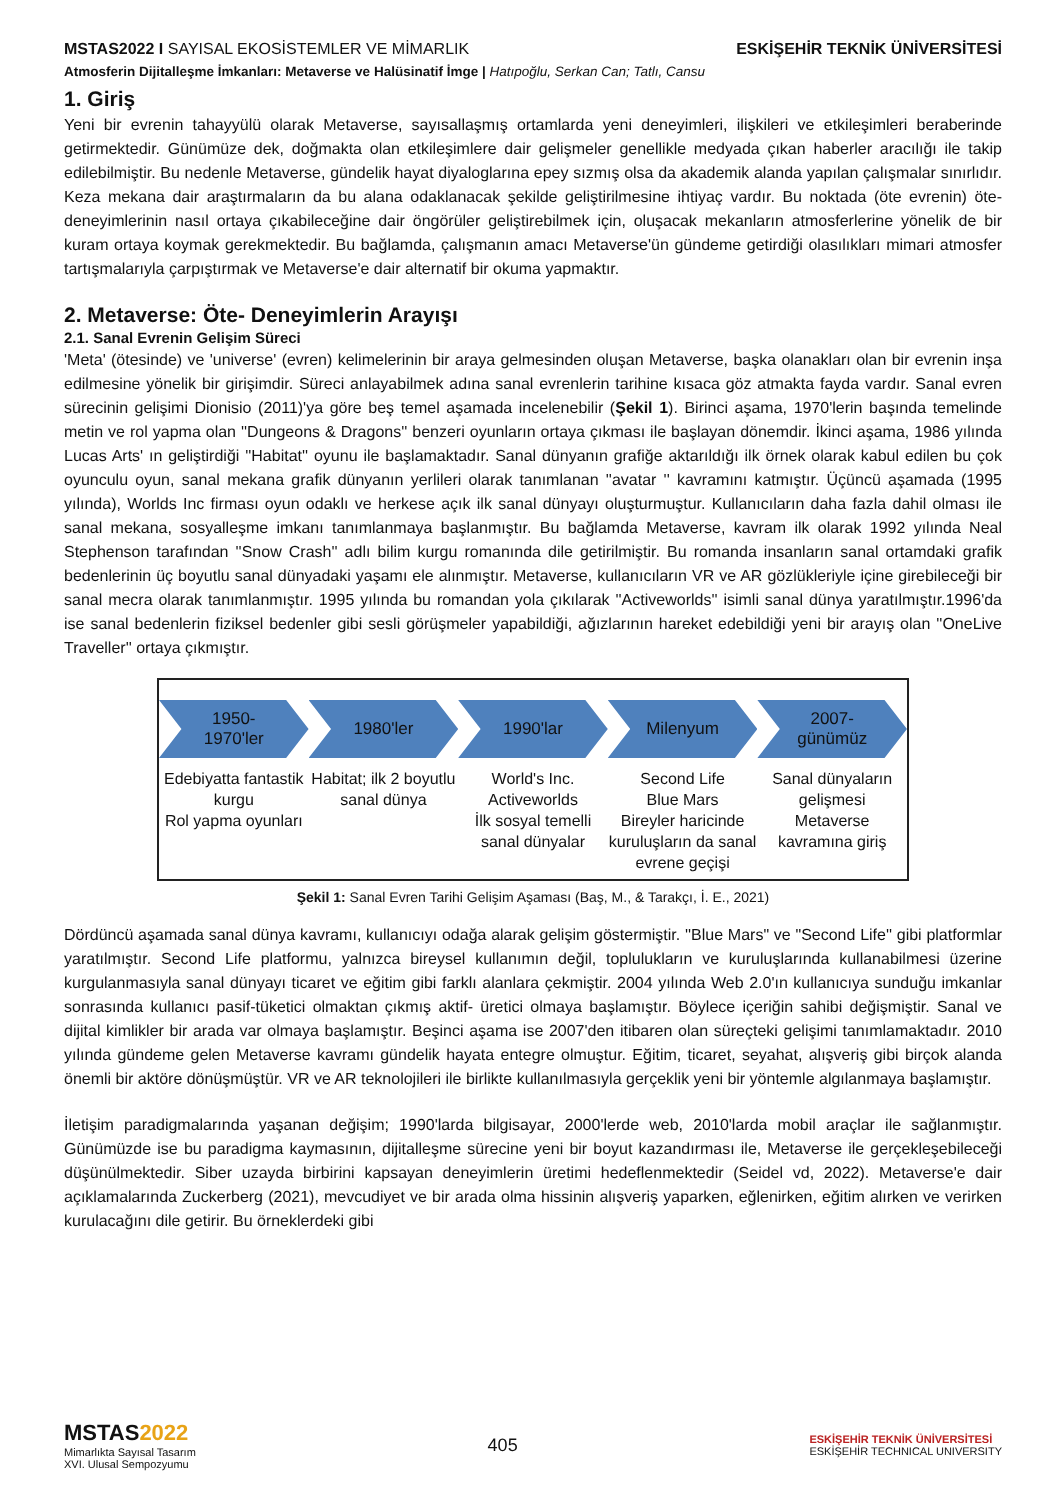MSTAS2022 I SAYISAL EKOSİSTEMLER VE MİMARLIK ESKİŞEHİR TEKNİK ÜNİVERSİTESİ
Atmosferin Dijitalleşme İmkanları: Metaverse ve Halüsinatif İmge | Hatıpoğlu, Serkan Can; Tatlı, Cansu
1. Giriş
Yeni bir evrenin tahayyülü olarak Metaverse, sayısallaşmış ortamlarda yeni deneyimleri, ilişkileri ve etkileşimleri beraberinde getirmektedir. Günümüze dek, doğmakta olan etkileşimlere dair gelişmeler genellikle medyada çıkan haberler aracılığı ile takip edilebilmiştir. Bu nedenle Metaverse, gündelik hayat diyaloglarına epey sızmış olsa da akademik alanda yapılan çalışmalar sınırlıdır. Keza mekana dair araştırmaların da bu alana odaklanacak şekilde geliştirilmesine ihtiyaç vardır. Bu noktada (öte evrenin) öte-deneyimlerinin nasıl ortaya çıkabileceğine dair öngörüler geliştirebilmek için, oluşacak mekanların atmosferlerine yönelik de bir kuram ortaya koymak gerekmektedir. Bu bağlamda, çalışmanın amacı Metaverse'ün gündeme getirdiği olasılıkları mimari atmosfer tartışmalarıyla çarpıştırmak ve Metaverse'e dair alternatif bir okuma yapmaktır.
2. Metaverse: Öte- Deneyimlerin Arayışı
2.1. Sanal Evrenin Gelişim Süreci
'Meta' (ötesinde) ve 'universe' (evren) kelimelerinin bir araya gelmesinden oluşan Metaverse, başka olanakları olan bir evrenin inşa edilmesine yönelik bir girişimdir. Süreci anlayabilmek adına sanal evrenlerin tarihine kısaca göz atmakta fayda vardır. Sanal evren sürecinin gelişimi Dionisio (2011)'ya göre beş temel aşamada incelenebilir (Şekil 1). Birinci aşama, 1970'lerin başında temelinde metin ve rol yapma olan ''Dungeons & Dragons'' benzeri oyunların ortaya çıkması ile başlayan dönemdir. İkinci aşama, 1986 yılında Lucas Arts' ın geliştirdiği ''Habitat'' oyunu ile başlamaktadır. Sanal dünyanın grafiğe aktarıldığı ilk örnek olarak kabul edilen bu çok oyunculu oyun, sanal mekana grafik dünyanın yerlileri olarak tanımlanan ''avatar '' kavramını katmıştır. Üçüncü aşamada (1995 yılında), Worlds Inc firması oyun odaklı ve herkese açık ilk sanal dünyayı oluşturmuştur. Kullanıcıların daha fazla dahil olması ile sanal mekana, sosyalleşme imkanı tanımlanmaya başlanmıştır. Bu bağlamda Metaverse, kavram ilk olarak 1992 yılında Neal Stephenson tarafından ''Snow Crash'' adlı bilim kurgu romanında dile getirilmiştir. Bu romanda insanların sanal ortamdaki grafik bedenlerinin üç boyutlu sanal dünyadaki yaşamı ele alınmıştır. Metaverse, kullanıcıların VR ve AR gözlükleriyle içine girebileceği bir sanal mecra olarak tanımlanmıştır. 1995 yılında bu romandan yola çıkılarak ''Activeworlds'' isimli sanal dünya yaratılmıştır.1996'da ise sanal bedenlerin fiziksel bedenler gibi sesli görüşmeler yapabildiği, ağızlarının hareket edebildiği yeni bir arayış olan ''OneLive Traveller'' ortaya çıkmıştır.
1950-
1970'ler
1980'ler 1990'lar Milenyum 2007-
günümüz
Edebiyatta fantastik kurgu
Rol yapma oyunları
Habitat; ilk 2 boyutlu sanal dünya
World's Inc.
Activeworlds
İlk sosyal temelli sanal dünyalar
Second Life
Blue Mars
Bireyler haricinde kuruluşların da sanal evrene geçişi
Sanal dünyaların gelişmesi
Metaverse kavramına giriş
Şekil 1: Sanal Evren Tarihi Gelişim Aşaması (Baş, M., & Tarakçı, İ. E., 2021)
Dördüncü aşamada sanal dünya kavramı, kullanıcıyı odağa alarak gelişim göstermiştir. ''Blue Mars" ve "Second Life'' gibi platformlar yaratılmıştır. Second Life platformu, yalnızca bireysel kullanımın değil, toplulukların ve kuruluşlarında kullanabilmesi üzerine kurgulanmasıyla sanal dünyayı ticaret ve eğitim gibi farklı alanlara çekmiştir. 2004 yılında Web 2.0'ın kullanıcıya sunduğu imkanlar sonrasında kullanıcı pasif-tüketici olmaktan çıkmış aktif- üretici olmaya başlamıştır. Böylece içeriğin sahibi değişmiştir. Sanal ve dijital kimlikler bir arada var olmaya başlamıştır. Beşinci aşama ise 2007'den itibaren olan süreçteki gelişimi tanımlamaktadır. 2010 yılında gündeme gelen Metaverse kavramı gündelik hayata entegre olmuştur. Eğitim, ticaret, seyahat, alışveriş gibi birçok alanda önemli bir aktöre dönüşmüştür. VR ve AR teknolojileri ile birlikte kullanılmasıyla gerçeklik yeni bir yöntemle algılanmaya başlamıştır.
İletişim paradigmalarında yaşanan değişim; 1990'larda bilgisayar, 2000'lerde web, 2010'larda mobil araçlar ile sağlanmıştır. Günümüzde ise bu paradigma kaymasının, dijitalleşme sürecine yeni bir boyut kazandırması ile, Metaverse ile gerçekleşebileceği düşünülmektedir. Siber uzayda birbirini kapsayan deneyimlerin üretimi hedeflenmektedir (Seidel vd, 2022). Metaverse'e dair açıklamalarında Zuckerberg (2021), mevcudiyet ve bir arada olma hissinin alışveriş yaparken, eğlenirken, eğitim alırken ve verirken kurulacağını dile getirir. Bu örneklerdeki gibi
MSTAS2022
Mimarlıkta Sayısal Tasarım
XVI. Ulusal Sempozyumu
405
ESKİŞEHİR TEKNİK ÜNİVERSİTESİ
ESKİŞEHİR TECHNICAL UNIVERSITY